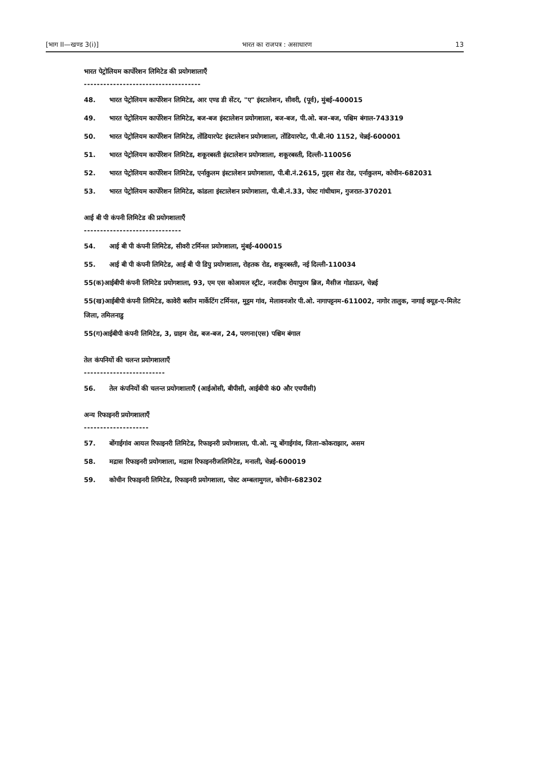[भाग II—खण्ड 3(i)] भारत का राजपत्र : असाधारण 13
भारत पेट्रोलियम कार्पोरेशन लिमिटेड की प्रयोगशालाएँ
------------------------------------
48. भारत पेट्रोलियम कार्पोरेशन लिमिटेड, आर एण्ड डी सेंटर, "ए" इंस्टालेशन, सीवरी, (पूर्व), मुंबई-400015
49. भारत पेट्रोलियम कार्पोरेशन लिमिटेड, बज-बज इंस्टालेशन प्रयोगशाला, बज-बज, पी.ओ. बज-बज, पश्चिम बंगाल-743319
50. भारत पेट्रोलियम कार्पोरेशन लिमिटेड, तोंडियारपेट इंस्टालेशन प्रयोगशाला, तोंडियारपेट, पी.बी.नं0 1152, चेन्नई-600001
51. भारत पेट्रोलियम कार्पोरेशन लिमिटेड, शकूरबस्ती इंस्टालेशन प्रयोगशाला, शकूरबस्ती, दिल्ली-110056
52. भारत पेट्रोलियम कार्पोरेशन लिमिटेड, एर्नाकुलम इंस्टालेशन प्रयोगशाला, पी.बी.नं.2615, गुड्स शेड रोड, एर्नाकुलम, कोचीन-682031
53. भारत पेट्रोलियम कार्पोरेशन लिमिटेड, कांडला इंस्टालेशन प्रयोगशाला, पी.बी.नं.33, पोस्ट गांधीधाम, गुजरात-370201
आई बी पी कंपनी लिमिटेड की प्रयोगशालाएँ
------------------------------
54. आई बी पी कंपनी लिमिटेड, सीवरी टर्मिनल प्रयोगशाला, मुंबई-400015
55. आई बी पी कंपनी लिमिटेड, आई बी पी डिपु प्रयोगशाला, रोहतक रोड, शकूरबस्ती, नई दिल्ली-110034
55(क)आईबीपी कंपनी लिमिटेड प्रयोगशाला, 93, एम एस कोआयल स्ट्रीट, नजदीक रोयापुरम ब्रिज, मैसीज गोडाऊन, चेन्नई
55(ख)आईबीपी कंपनी लिमिटेड, कावेरी बसीन मार्केटिंग टर्मिनल, मुट्टम गांव, मेलावनजोर पी.ओ. नागापट्टनम-611002, नागोर तालुक, नागाई क्यूड-ए-मिलेट जिला, तमिलनाडु
55(ग)आईबीपी कंपनी लिमिटेड, 3, ग्राहम रोड, बज-बज, 24, परगना(एस) पश्चिम बंगाल
तेल कंपनियों की चलन्त प्रयोगशालाएँ
-------------------------
56. तेल कंपनियों की चलन्त प्रयोगशालाएँ (आईओसी, बीपीसी, आईबीपी कं0 और एचपीसी)
अन्य रिफाइनरी प्रयोगशालाएँ
--------------------
57. बोंगाईगांव आयल रिफाइनरी लिमिटेड, रिफाइनरी प्रयोगशाला, पी.ओ. न्यू बोंगाईगांव, जिला-कोकराझार, असम
58. मद्रास रिफाइनरी प्रयोगशाला, मद्रास रिफाइनरीजलिमिटेड, मनाली, चेन्नई-600019
59. कोचीन रिफाइनरी लिमिटेड, रिफाइनरी प्रयोगशाला, पोस्ट अम्बलामुगल, कोचीन-682302